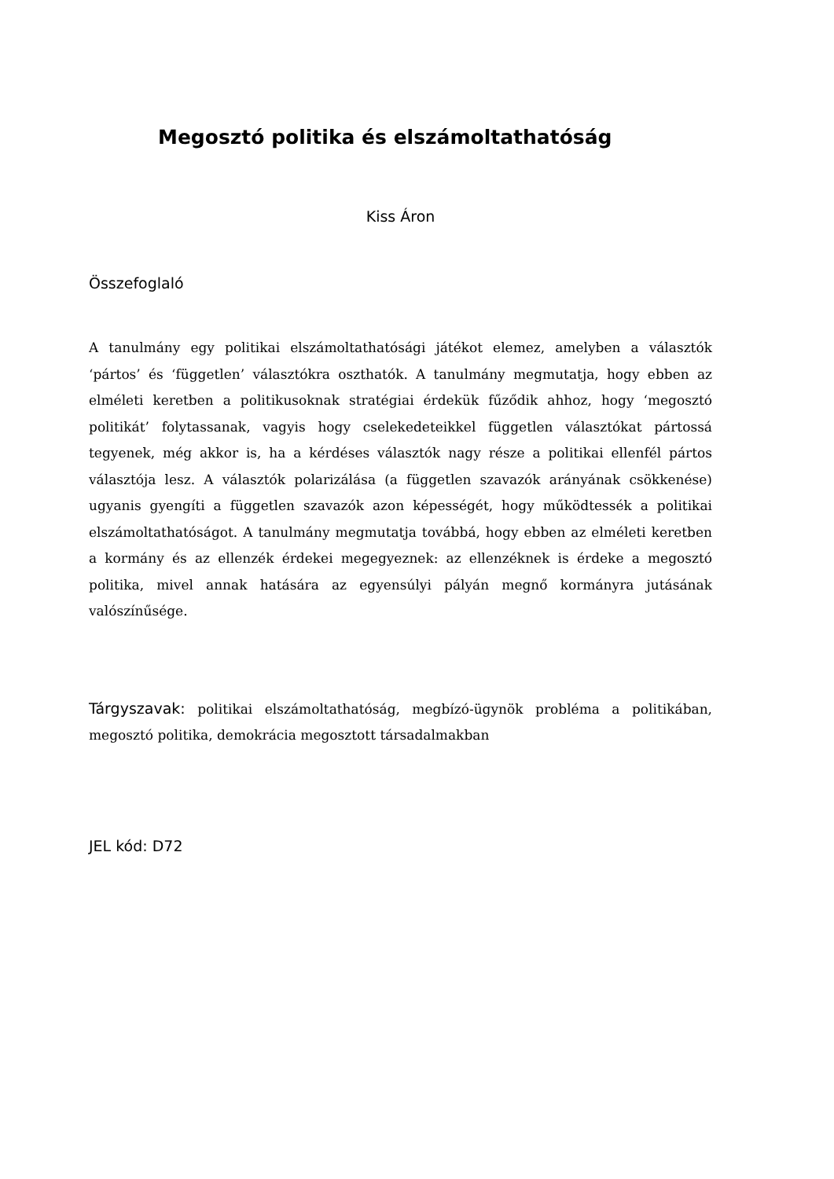Megosztó politika és elszámoltathatóság
Kiss Áron
Összefoglaló
A tanulmány egy politikai elszámoltathatósági játékot elemez, amelyben a választók ‘pártos’ és ‘független’ választókra oszthatók. A tanulmány megmutatja, hogy ebben az elméleti keretben a politikusoknak stratégiai érdekük fűződik ahhoz, hogy ‘megosztó politikát’ folytassanak, vagyis hogy cselekedeteikkel független választókat pártossá tegyenek, még akkor is, ha a kérdéses választók nagy része a politikai ellenfél pártos választója lesz. A választók polarizálása (a független szavazók arányának csökkenése) ugyanis gyengíti a független szavazók azon képességét, hogy működtessék a politikai elszámoltathatóságot. A tanulmány megmutatja továbbá, hogy ebben az elméleti keretben a kormány és az ellenzék érdekei megegyeznek: az ellenzéknek is érdeke a megosztó politika, mivel annak hatására az egyensúlyi pályán megnő kormányra jutásának valószínűsége.
Tárgyszavak: politikai elszámoltathatóság, megbízó-ügynök probléma a politikában, megosztó politika, demokrácia megosztott társadalmakban
JEL kód: D72